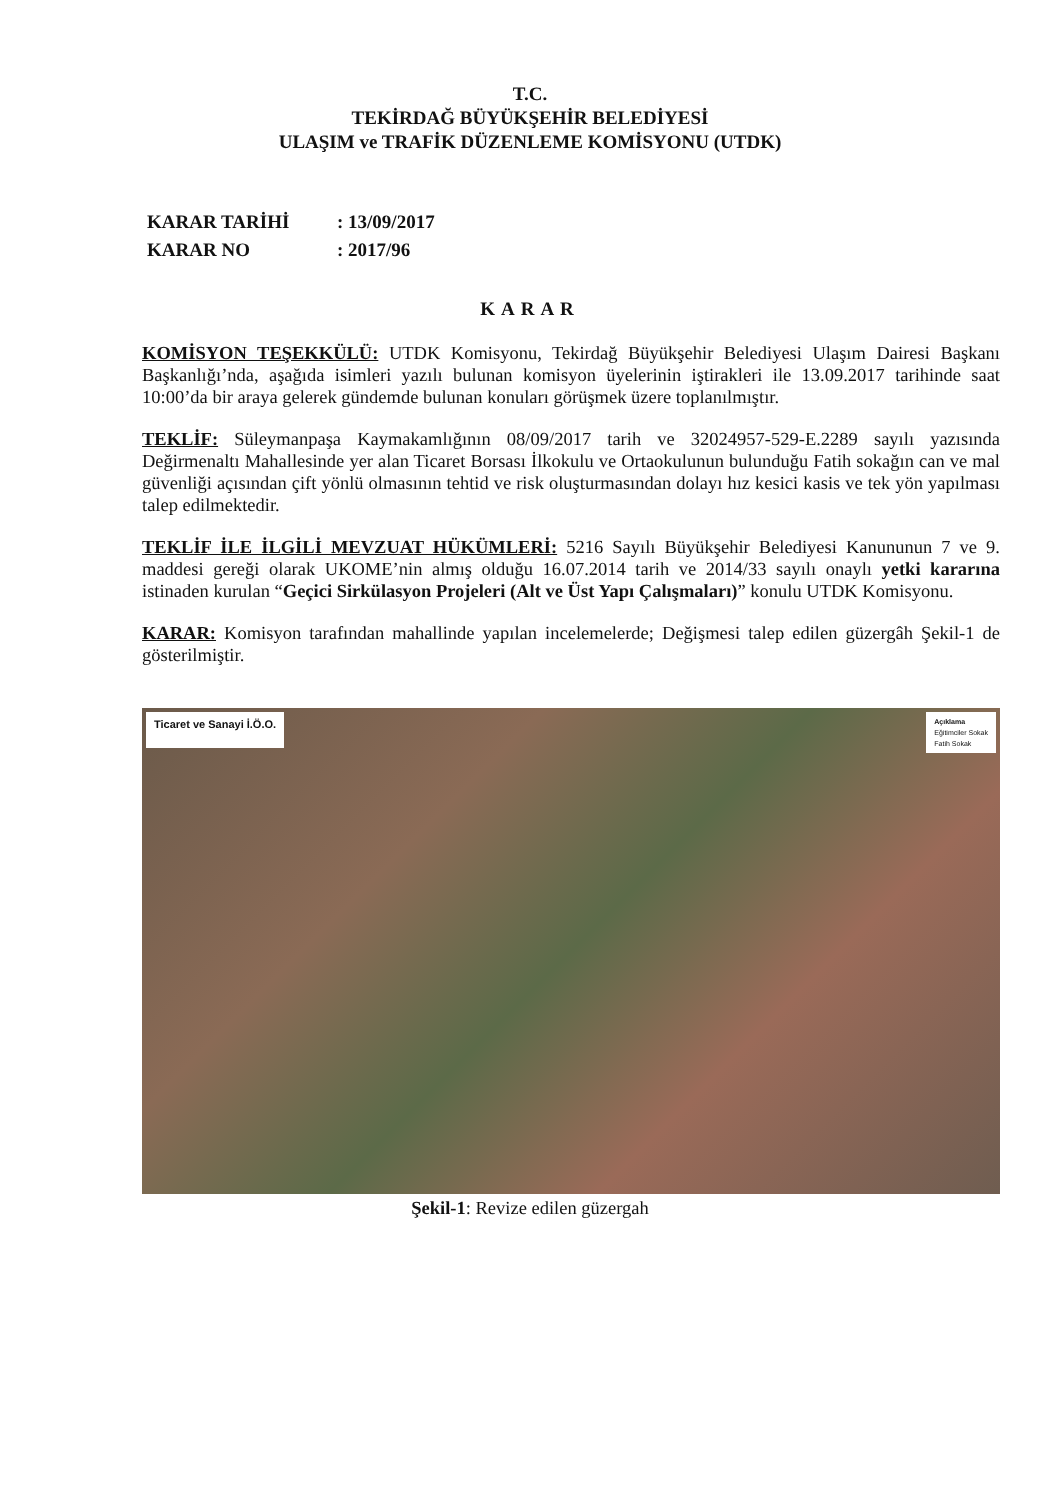T.C.
TEKİRDAĞ BÜYÜKŞEHİR BELEDİYESİ
ULAŞIM ve TRAFİK DÜZENLEME KOMİSYONU (UTDK)
KARAR TARİHİ: 13/09/2017
KARAR NO: 2017/96
KARAR
KOMİSYON TEŞEKKÜLÜ: UTDK Komisyonu, Tekirdağ Büyükşehir Belediyesi Ulaşım Dairesi Başkanı Başkanlığı’nda, aşağıda isimleri yazılı bulunan komisyon üyelerinin iştirakleri ile 13.09.2017 tarihinde saat 10:00’da bir araya gelerek gündemde bulunan konuları görüşmek üzere toplanılmıştır.
TEKLİF: Süleymanpaşa Kaymakamlığının 08/09/2017 tarih ve 32024957-529-E.2289 sayılı yazısında Değirmenaltı Mahallesinde yer alan Ticaret Borsası İlkokulu ve Ortaokulunun bulunduğu Fatih sokağın can ve mal güvenliği açısından çift yönlü olmasının tehtid ve risk oluşturmasından dolayı hız kesici kasis ve tek yön yapılması talep edilmektedir.
TEKLİF İLE İLGİLİ MEVZUAT HÜKÜMLERİ: 5216 Sayılı Büyükşehir Belediyesi Kanununun 7 ve 9. maddesi gereği olarak UKOME’nin almış olduğu 16.07.2014 tarih ve 2014/33 sayılı onaylı yetki kararına istinaden kurulan “Geçici Sirkülasyon Projeleri (Alt ve Üst Yapı Çalışmaları)” konulu UTDK Komisyonu.
KARAR: Komisyon tarafından mahallinde yapılan incelemelerde; Değişmesi talep edilen güzergâh Şekil-1 de gösterilmiştir.
Ticaret ve Sanayi İ.Ö.O.
Açıklama
Eğitimciler Sokak
Fatih Sokak
Şekil-1: Revize edilen güzergah